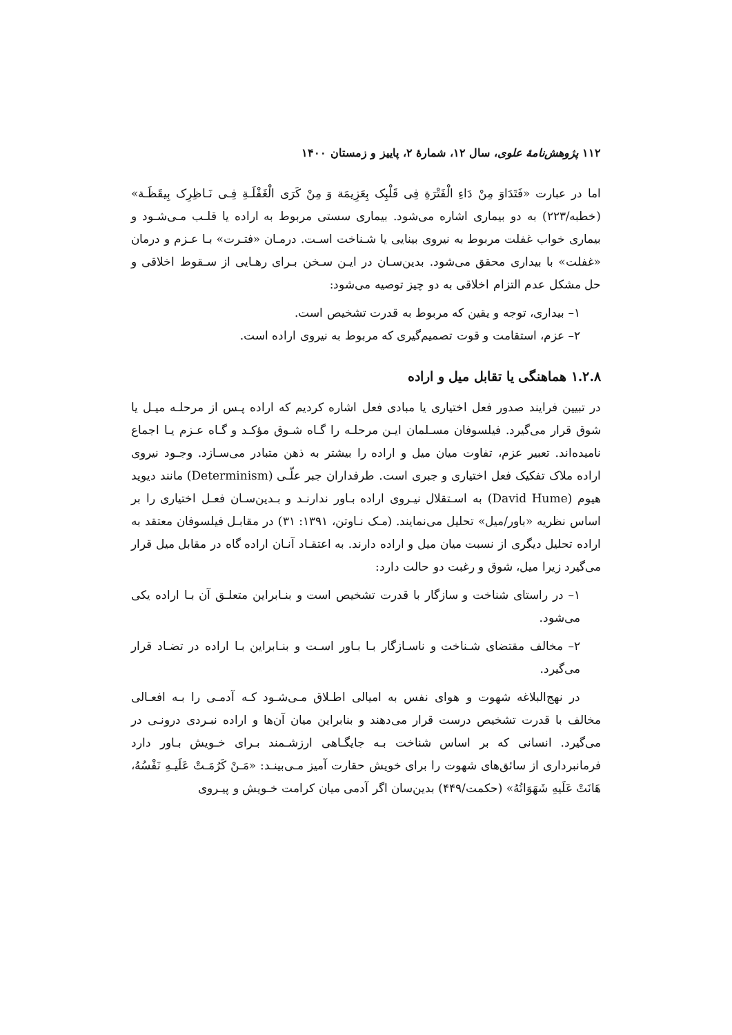۱۱۲ پژوهش‌نامهٔ علوی، سال ۱۲، شمارهٔ ۲، پاییز و زمستان ۱۴۰۰
اما در عبارت «فَتَدَاوَ مِنْ دَاءِ الْفَتْرَةِ فِی قَلْبِک بِعَزِیمَة وَ مِنْ کَرَی الْغَفْلَـةِ فِـی نَـاظِرِک بِیقَظَـة» (خطبه/۲۲۳) به دو بیماری اشاره می‌شود. بیماری سستی مربوط به اراده یا قلـب مـی‌شـود و بیماری خواب غفلت مربوط به نیروی بینایی یا شـناخت اسـت. درمـان «فتـرت» بـا عـزم و درمان «غفلت» با بیداری محقق می‌شود. بدین‌سـان در ایـن سـخن بـرای رهـایی از سـقوط اخلاقی و حل مشکل عدم التزام اخلاقی به دو چیز توصیه می‌شود:
۱– بیداری، توجه و یقین که مربوط به قدرت تشخیص است.
۲– عزم، استقامت و قوت تصمیم‌گیری که مربوط به نیروی اراده است.
۱.۲.۸ هماهنگی یا تقابل میل و اراده
در تبیین فرایند صدور فعل اختیاری یا مبادی فعل اشاره کردیم که اراده پـس از مرحلـه میـل یا شوق قرار می‌گیرد. فیلسوفان مسـلمان ایـن مرحلـه را گـاه شـوق مؤکـد و گـاه عـزم یـا اجماع نامیده‌اند. تعبیر عزم، تفاوت میان میل و اراده را بیشتر به ذهن متبادر می‌سـازد. وجـود نیروی اراده ملاک تفکیک فعل اختیاری و جبری است. طرفداران جبر علّـی (Determinism) مانند دیوید هیوم (David Hume) به اسـتقلال نیـروی اراده بـاور ندارنـد و بـدین‌سـان فعـل اختیاری را بر اساس نظریه «باور/میل» تحلیل می‌نمایند. (مـک نـاوتن، ۱۳۹۱: ۳۱) در مقابـل فیلسوفان معتقد به اراده تحلیل دیگری از نسبت میان میل و اراده دارند. به اعتقـاد آنـان اراده گاه در مقابل میل قرار می‌گیرد زیرا میل، شوق و رغبت دو حالت دارد:
۱– در راستای شناخت و سازگار با قدرت تشخیص است و بنـابراین متعلـق آن بـا اراده یکی می‌شود.
۲– مخالف مقتضای شـناخت و ناسـازگار بـا بـاور اسـت و بنـابراین بـا اراده در تضـاد قرار می‌گیرد.
در نهج‌البلاغه شهوت و هوای نفس به امیالی اطـلاق مـی‌شـود کـه آدمـی را بـه افعـالی مخالف با قدرت تشخیص درست قرار می‌دهند و بنابراین میان آن‌ها و اراده نبـردی درونـی در می‌گیرد. انسانی که بر اساس شناخت بـه جایگـاهی ارزشـمند بـرای خـویش بـاور دارد فرمانبرداری از سائق‌های شهوت را برای خویش حقارت آمیز مـی‌بینـد: «مَـنْ کَرُمَـتْ عَلَیـهِ نَفْسُهُ، هَانَتْ عَلَیهِ شَهَوَاتُهُ» (حکمت/۴۴۹) بدین‌سان اگر آدمی میان کرامت خـویش و پیـروی